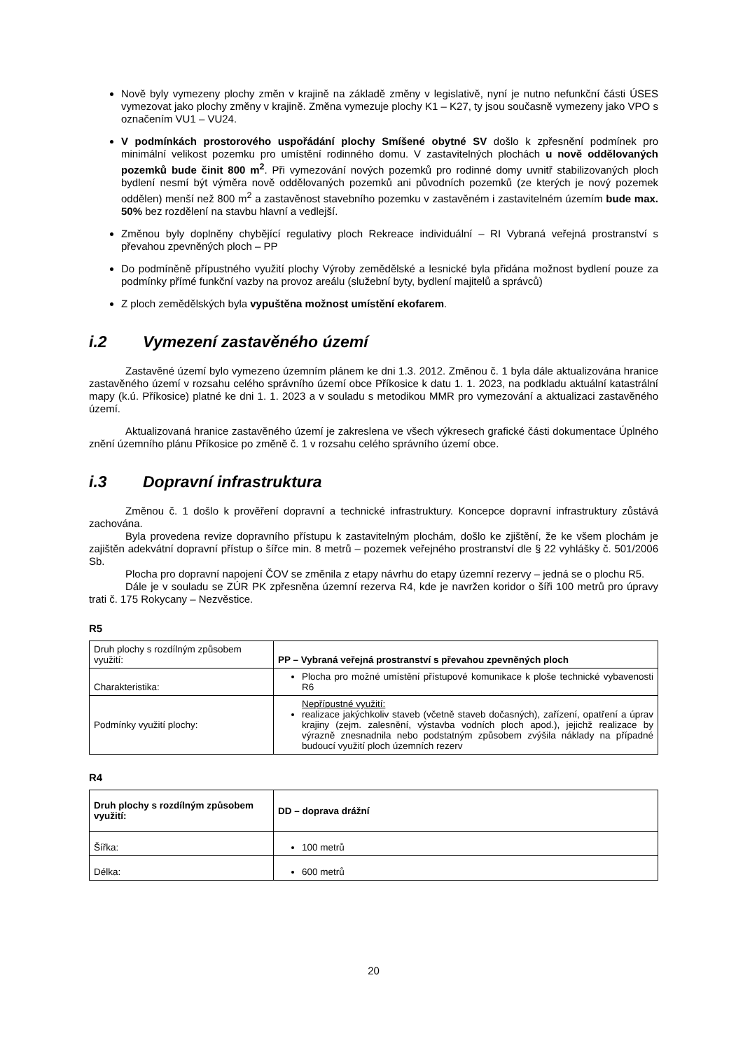Nově byly vymezeny plochy změn v krajině na základě změny v legislativě, nyní je nutno nefunkční části ÚSES vymezovat jako plochy změny v krajině. Změna vymezuje plochy K1 – K27, ty jsou současně vymezeny jako VPO s označením VU1 – VU24.
V podmínkách prostorového uspořádání plochy Smíšené obytné SV došlo k zpřesnění podmínek pro minimální velikost pozemku pro umístění rodinného domu. V zastavitelných plochách u nově oddělovaných pozemků bude činit 800 m<sup>2</sup>. Při vymezování nových pozemků pro rodinné domy uvnitř stabilizovaných ploch bydlení nesmí být výměra nově oddělovaných pozemků ani původních pozemků (ze kterých je nový pozemek oddělen) menší než 800 m<sup>2</sup> a zastavěnost stavebního pozemku v zastavěném i zastavitelném územím bude max. 50% bez rozdělení na stavbu hlavní a vedlejší.
Změnou byly doplněny chybějící regulativy ploch Rekreace individuální – RI Vybraná veřejná prostranství s převahou zpevněných ploch – PP
Do podmíněně přípustného využití plochy Výroby zemědělské a lesnické byla přidána možnost bydlení pouze za podmínky přímé funkční vazby na provoz areálu (služební byty, bydlení majitelů a správců)
Z ploch zemědělských byla vypuštěna možnost umístění ekofarem.
i.2 Vymezení zastavěného území
Zastavěné území bylo vymezeno územním plánem ke dni 1.3. 2012. Změnou č. 1 byla dále aktualizována hranice zastavěného území v rozsahu celého správního území obce Příkosice k datu 1. 1. 2023, na podkladu aktuální katastrální mapy (k.ú. Příkosice) platné ke dni 1. 1. 2023 a v souladu s metodikou MMR pro vymezování a aktualizaci zastavěného území.
Aktualizovaná hranice zastavěného území je zakreslena ve všech výkresech grafické části dokumentace Úplného znění územního plánu Příkosice po změně č. 1 v rozsahu celého správního území obce.
i.3 Dopravní infrastruktura
Změnou č. 1 došlo k prověření dopravní a technické infrastruktury. Koncepce dopravní infrastruktury zůstává zachována.
Byla provedena revize dopravního přístupu k zastavitelným plochám, došlo ke zjištění, že ke všem plochám je zajištěn adekvátní dopravní přístup o šířce min. 8 metrů – pozemek veřejného prostranství dle § 22 vyhlášky č. 501/2006 Sb.
Plocha pro dopravní napojení ČOV se změnila z etapy návrhu do etapy územní rezervy – jedná se o plochu R5.
Dále je v souladu se ZÚR PK zpřesněna územní rezerva R4, kde je navržen koridor o šíři 100 metrů pro úpravy trati č. 175 Rokycany – Nezvěstice.
R5
| Druh plochy s rozdílným způsobem využití: | PP – Vybraná veřejná prostranství s převahou zpevněných ploch |
| Charakteristika: | Plocha pro možné umístění přístupové komunikace k ploše technické vybavenosti R6 |
| Podmínky využití plochy: | Nepřípustné využití: realizace jakýchkoliv staveb (včetně staveb dočasných), zařízení, opatření a úprav krajiny (zejm. zalesnění, výstavba vodních ploch apod.), jejichž realizace by výrazně znesnadnila nebo podstatným způsobem zvýšila náklady na případné budoucí využití ploch územních rezerv |
R4
| Druh plochy s rozdílným způsobem využití: | DD – doprava drážní |
| Šířka: | 100 metrů |
| Délka: | 600 metrů |
20